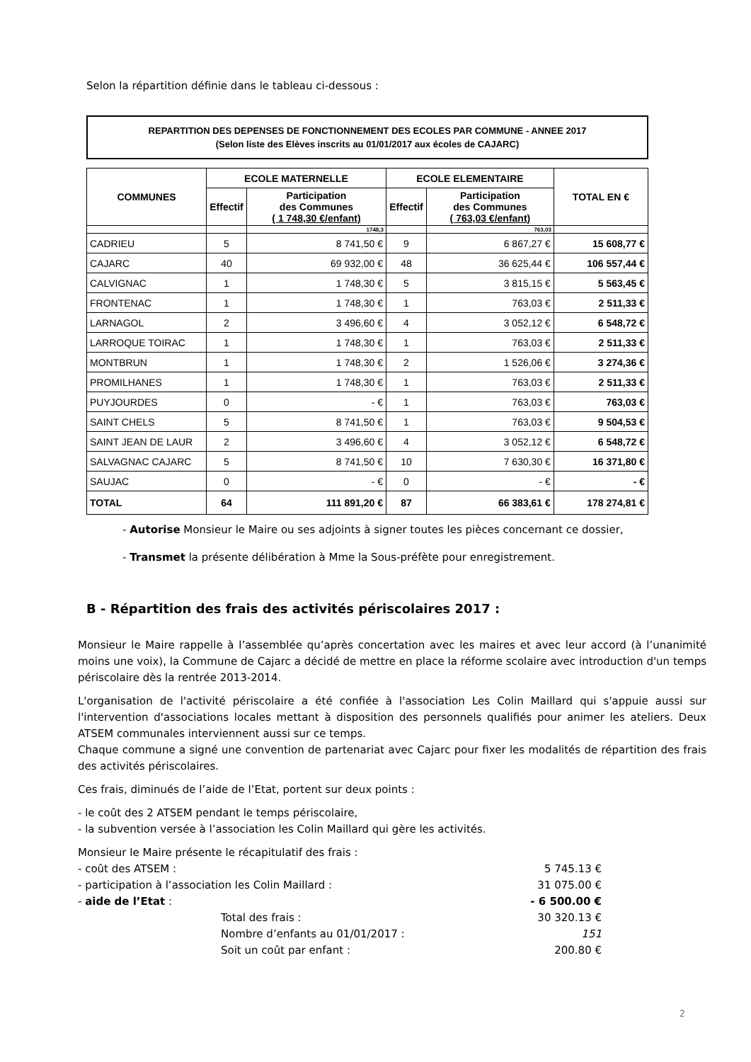Selon la répartition définie dans le tableau ci-dessous :
REPARTITION DES DEPENSES DE FONCTIONNEMENT DES ECOLES PAR COMMUNE - ANNEE 2017
(Selon liste des Elèves inscrits au 01/01/2017 aux écoles de CAJARC)
| COMMUNES | ECOLE MATERNELLE | | ECOLE ELEMENTAIRE | | TOTAL EN € |
| --- | --- | --- | --- | --- | --- |
| | Effectif | Participation des Communes ( 1 748,30 €/enfant) | Effectif | Participation des Communes ( 763,03 €/enfant) | |
| | | 1748,3 | | 763,03 | |
| CADRIEU | 5 | 8 741,50 € | 9 | 6 867,27 € | 15 608,77 € |
| CAJARC | 40 | 69 932,00 € | 48 | 36 625,44 € | 106 557,44 € |
| CALVIGNAC | 1 | 1 748,30 € | 5 | 3 815,15 € | 5 563,45 € |
| FRONTENAC | 1 | 1 748,30 € | 1 | 763,03 € | 2 511,33 € |
| LARNAGOL | 2 | 3 496,60 € | 4 | 3 052,12 € | 6 548,72 € |
| LARROQUE TOIRAC | 1 | 1 748,30 € | 1 | 763,03 € | 2 511,33 € |
| MONTBRUN | 1 | 1 748,30 € | 2 | 1 526,06 € | 3 274,36 € |
| PROMILHANES | 1 | 1 748,30 € | 1 | 763,03 € | 2 511,33 € |
| PUYJOURDES | 0 | - € | 1 | 763,03 € | 763,03 € |
| SAINT CHELS | 5 | 8 741,50 € | 1 | 763,03 € | 9 504,53 € |
| SAINT JEAN DE LAUR | 2 | 3 496,60 € | 4 | 3 052,12 € | 6 548,72 € |
| SALVAGNAC CAJARC | 5 | 8 741,50 € | 10 | 7 630,30 € | 16 371,80 € |
| SAUJAC | 0 | - € | 0 | - € | - € |
| TOTAL | 64 | 111 891,20 € | 87 | 66 383,61 € | 178 274,81 € |
- Autorise Monsieur le Maire ou ses adjoints à signer toutes les pièces concernant ce dossier,
- Transmet la présente délibération à Mme la Sous-préfète pour enregistrement.
B - Répartition des frais des activités périscolaires 2017 :
Monsieur le Maire rappelle à l’assemblée qu’après concertation avec les maires et avec leur accord (à l’unanimité moins une voix), la Commune de Cajarc a décidé de mettre en place la réforme scolaire avec introduction d'un temps périscolaire dès la rentrée 2013-2014.
L'organisation de l'activité périscolaire a été confiée à l'association Les Colin Maillard qui s'appuie aussi sur l'intervention d'associations locales mettant à disposition des personnels qualifiés pour animer les ateliers. Deux ATSEM communales interviennent aussi sur ce temps.
Chaque commune a signé une convention de partenariat avec Cajarc pour fixer les modalités de répartition des frais des activités périscolaires.
Ces frais, diminués de l’aide de l’Etat, portent sur deux points :
- le coût des 2 ATSEM pendant le temps périscolaire,
- la subvention versée à l’association les Colin Maillard qui gère les activités.
Monsieur le Maire présente le récapitulatif des frais :
- coût des ATSEM : 5 745.13 €
- participation à l’association les Colin Maillard : 31 075.00 €
- aide de l’Etat : - 6 500.00 €
Total des frais : 30 320.13 €
Nombre d’enfants au 01/01/2017 : 151
Soit un coût par enfant : 200.80 €
2